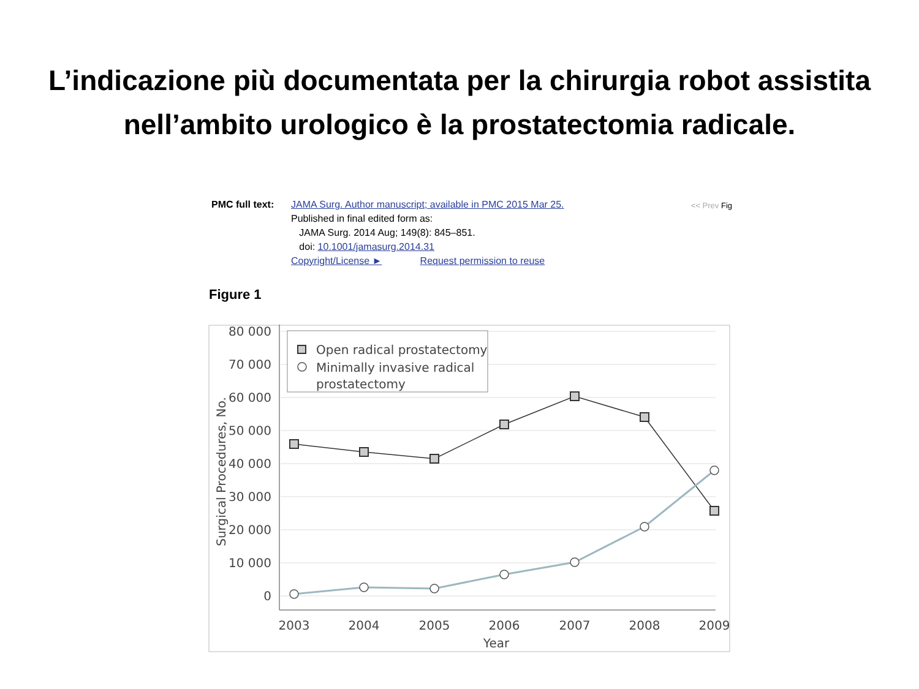L’indicazione più documentata per la chirurgia robot assistita
nell’ambito urologico è la prostatectomia radicale.
<< Prev Fig
PMC full text:
JAMA Surg. Author manuscript; available in PMC 2015 Mar 25.
Published in final edited form as:
JAMA Surg. 2014 Aug; 149(8): 845–851.
doi: 10.1001/jamasurg.2014.31
Copyright/License ► Request permission to reuse
Figure 1
80 000
70 000
60 000
50 000
40 000
30 000
20 000
10 000
0
2003
2004
2005
2006
2007
2008
2009
Year
Surgical Procedures, No.
Open radical prostatectomy
Minimally invasive radical
prostatectomy